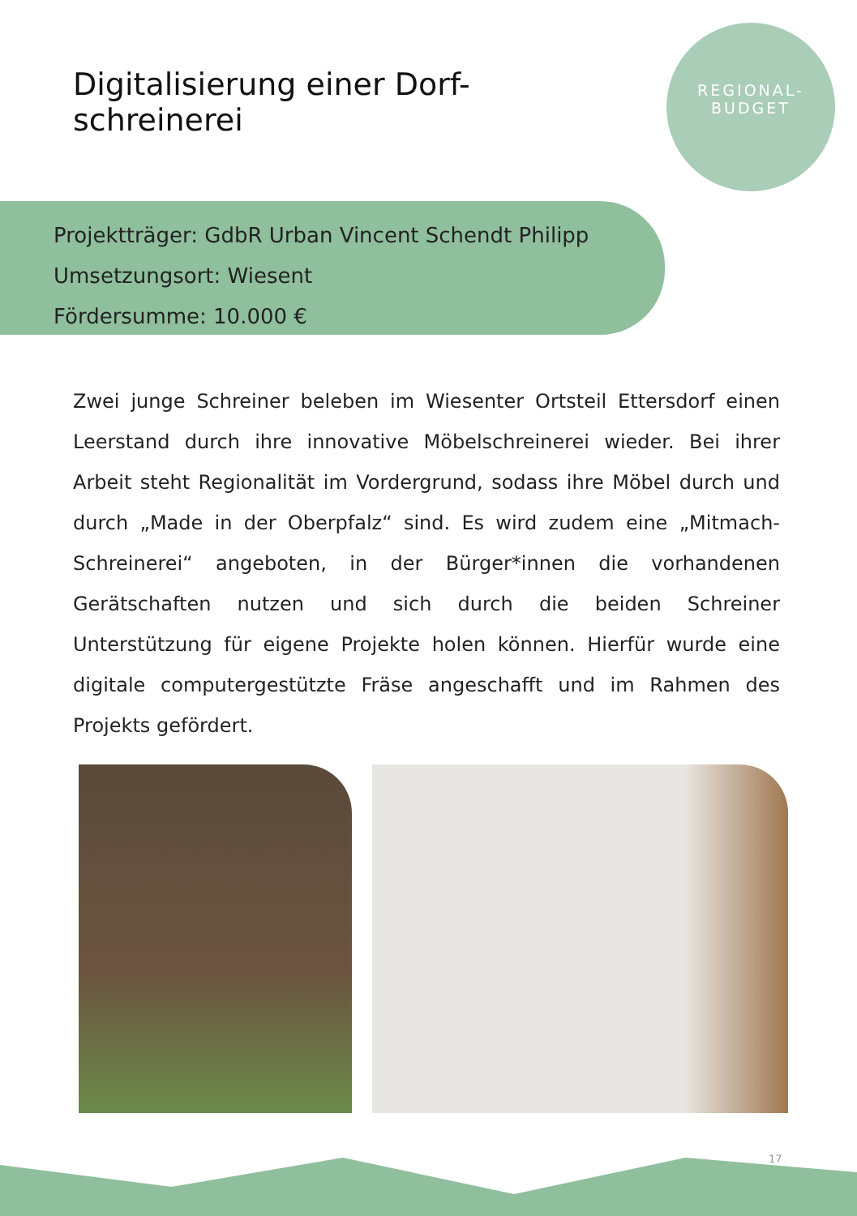Digitalisierung einer Dorf-
schreinerei
REGIONAL-
BUDGET
Projektträger: GdbR Urban Vincent Schendt Philipp
Umsetzungsort: Wiesent
Fördersumme: 10.000 €
Zwei junge Schreiner beleben im Wiesenter Ortsteil Ettersdorf einen Leerstand durch ihre innovative Möbelschreinerei wieder. Bei ihrer Arbeit steht Regionalität im Vordergrund, sodass ihre Möbel durch und durch „Made in der Oberpfalz“ sind. Es wird zudem eine „Mitmach-Schreinerei“ angeboten, in der Bürger*innen die vorhandenen Gerätschaften nutzen und sich durch die beiden Schreiner Unterstützung für eigene Projekte holen können. Hierfür wurde eine digitale computergestützte Fräse angeschafft und im Rahmen des Projekts gefördert.
17